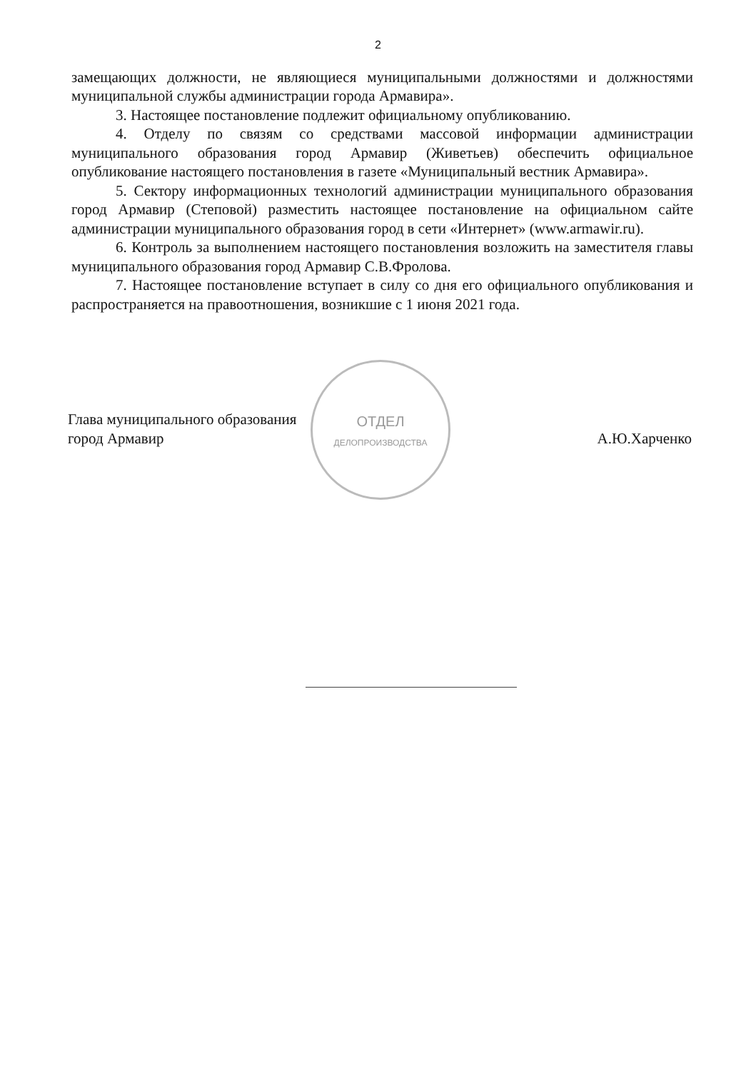2
замещающих должности, не являющиеся муниципальными должностями и должностями муниципальной службы администрации города Армавира».
3. Настоящее постановление подлежит официальному опубликованию.
4. Отделу по связям со средствами массовой информации администрации муниципального образования город Армавир (Живетьев) обеспечить официальное опубликование настоящего постановления в газете «Муниципальный вестник Армавира».
5. Сектору информационных технологий администрации муниципального образования город Армавир (Степовой) разместить настоящее постановление на официальном сайте администрации муниципального образования город в сети «Интернет» (www.armawir.ru).
6. Контроль за выполнением настоящего постановления возложить на заместителя главы муниципального образования город Армавир С.В.Фролова.
7. Настоящее постановление вступает в силу со дня его официального опубликования и распространяется на правоотношения, возникшие с 1 июня 2021 года.
Глава муниципального образования
город Армавир
ОТДЕЛ
ДЕЛОПРОИЗВОДСТВА
А.Ю.Харченко